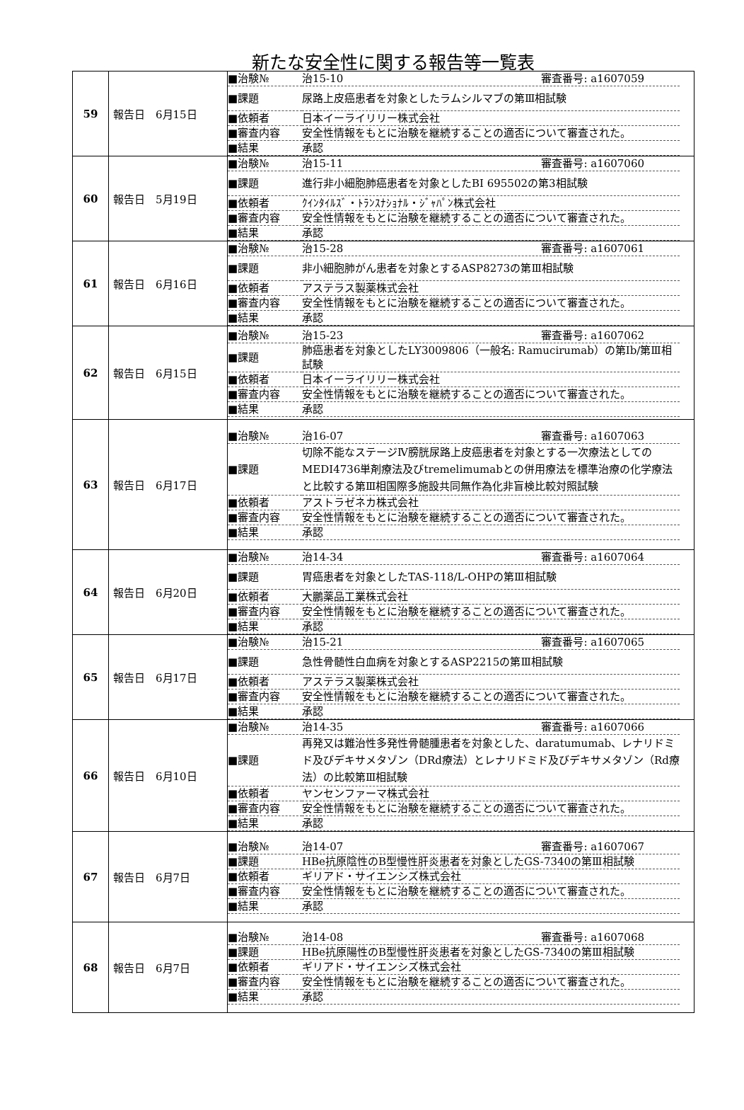新たな安全性に関する報告等一覧表
| 59 | 報告日 6月15日 | / ■治験№ / 治15-10 審査番号: a1607059 / / ■課題 / 尿路上皮癌患者を対象としたラムシルマブの第Ⅲ相試験 / / ■依頼者 / 日本イーライリリー株式会社 / / ■審査内容 / 安全性情報をもとに治験を継続することの適否について審査された。 / / ■結果 / 承認 / |
| 60 | 報告日 5月19日 | / ■治験№ / 治15-11 審査番号: a1607060 / / ■課題 / 進行非小細胞肺癌患者を対象としたBI 695502の第3相試験 / / ■依頼者 / ｸｲﾝﾀｲﾙｽﾞ・ﾄﾗﾝｽﾅｼｮﾅﾙ・ｼﾞｬﾊﾟﾝ株式会社 / / ■審査内容 / 安全性情報をもとに治験を継続することの適否について審査された。 / / ■結果 / 承認 / |
| 61 | 報告日 6月16日 | / ■治験№ / 治15-28 審査番号: a1607061 / / ■課題 / 非小細胞肺がん患者を対象とするASP8273の第Ⅲ相試験 / / ■依頼者 / アステラス製薬株式会社 / / ■審査内容 / 安全性情報をもとに治験を継続することの適否について審査された。 / / ■結果 / 承認 / |
| 62 | 報告日 6月15日 | / ■治験№ / 治15-23 審査番号: a1607062 / / ■課題 / 肺癌患者を対象としたLY3009806（一般名: Ramucirumab）の第Ⅰb/第Ⅲ相試験 / / ■依頼者 / 日本イーライリリー株式会社 / / ■審査内容 / 安全性情報をもとに治験を継続することの適否について審査された。 / / ■結果 / 承認 / |
| 63 | 報告日 6月17日 | / ■治験№ / 治16-07 審査番号: a1607063 / / ■課題 / 切除不能なステージⅣ膀胱尿路上皮癌患者を対象とする一次療法としてのMEDI4736単剤療法及びtremelimumabとの併用療法を標準治療の化学療法と比較する第Ⅲ相国際多施設共同無作為化非盲検比較対照試験 / / ■依頼者 / アストラゼネカ株式会社 / / ■審査内容 / 安全性情報をもとに治験を継続することの適否について審査された。 / / ■結果 / 承認 / |
| 64 | 報告日 6月20日 | / ■治験№ / 治14-34 審査番号: a1607064 / / ■課題 / 胃癌患者を対象としたTAS-118/L-OHPの第Ⅲ相試験 / / ■依頼者 / 大鵬薬品工業株式会社 / / ■審査内容 / 安全性情報をもとに治験を継続することの適否について審査された。 / / ■結果 / 承認 / |
| 65 | 報告日 6月17日 | / ■治験№ / 治15-21 審査番号: a1607065 / / ■課題 / 急性骨髄性白血病を対象とするASP2215の第Ⅲ相試験 / / ■依頼者 / アステラス製薬株式会社 / / ■審査内容 / 安全性情報をもとに治験を継続することの適否について審査された。 / / ■結果 / 承認 / |
| 66 | 報告日 6月10日 | / ■治験№ / 治14-35 審査番号: a1607066 / / ■課題 / 再発又は難治性多発性骨髄腫患者を対象とした、daratumumab、レナリドミド及びデキサメタゾン（DRd療法）とレナリドミド及びデキサメタゾン（Rd療法）の比較第Ⅲ相試験 / / ■依頼者 / ヤンセンファーマ株式会社 / / ■審査内容 / 安全性情報をもとに治験を継続することの適否について審査された。 / / ■結果 / 承認 / |
| 67 | 報告日 6月7日 | / ■治験№ / 治14-07 審査番号: a1607067 / / ■課題 / HBe抗原陰性のB型慢性肝炎患者を対象としたGS-7340の第Ⅲ相試験 / / ■依頼者 / ギリアド・サイエンシズ株式会社 / / ■審査内容 / 安全性情報をもとに治験を継続することの適否について審査された。 / / ■結果 / 承認 / |
| 68 | 報告日 6月7日 | / ■治験№ / 治14-08 審査番号: a1607068 / / ■課題 / HBe抗原陽性のB型慢性肝炎患者を対象としたGS-7340の第Ⅲ相試験 / / ■依頼者 / ギリアド・サイエンシズ株式会社 / / ■審査内容 / 安全性情報をもとに治験を継続することの適否について審査された。 / / ■結果 / 承認 / |